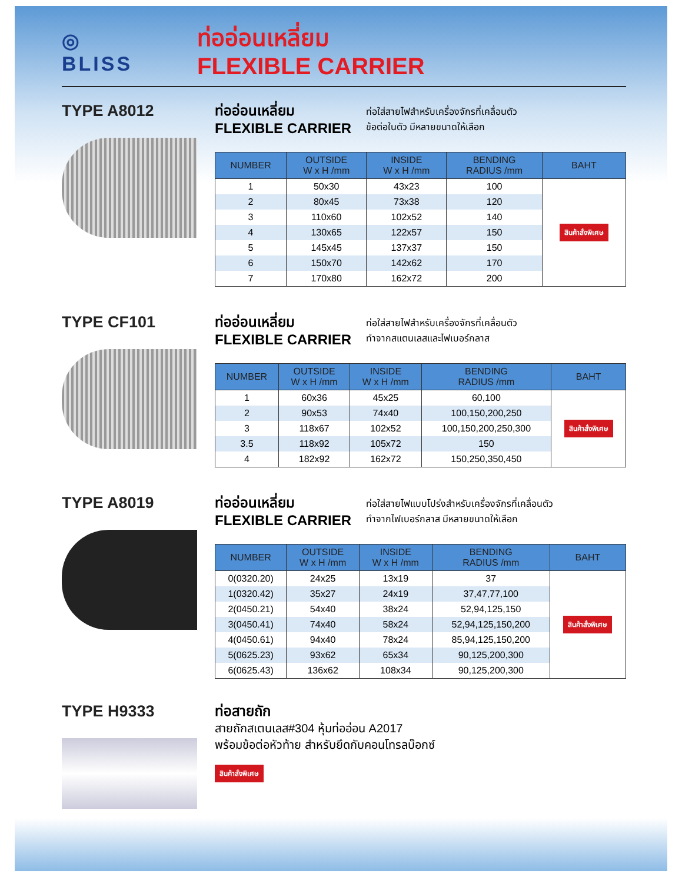◎
BLISS
ท่ออ่อนเหลี่ยม
FLEXIBLE CARRIER
TYPE A8012
ท่ออ่อนเหลี่ยม
FLEXIBLE CARRIER
ท่อใส่สายไฟสำหรับเครื่องจักรที่เคลื่อนตัว
ข้อต่อในตัว มีหลายขนาดให้เลือก
| NUMBER | OUTSIDE W x H /mm | INSIDE W x H /mm | BENDING RADIUS /mm | BAHT |
| --- | --- | --- | --- | --- |
| 1 | 50x30 | 43x23 | 100 | สินค้าสั่งพิเศษ |
| 2 | 80x45 | 73x38 | 120 | |
| 3 | 110x60 | 102x52 | 140 | |
| 4 | 130x65 | 122x57 | 150 | |
| 5 | 145x45 | 137x37 | 150 | |
| 6 | 150x70 | 142x62 | 170 | |
| 7 | 170x80 | 162x72 | 200 | |
TYPE CF101
ท่ออ่อนเหลี่ยม
FLEXIBLE CARRIER
ท่อใส่สายไฟสำหรับเครื่องจักรที่เคลื่อนตัว
ทำจากสแตนเลสและไฟเบอร์กลาส
| NUMBER | OUTSIDE W x H /mm | INSIDE W x H /mm | BENDING RADIUS /mm | BAHT |
| --- | --- | --- | --- | --- |
| 1 | 60x36 | 45x25 | 60,100 | สินค้าสั่งพิเศษ |
| 2 | 90x53 | 74x40 | 100,150,200,250 | |
| 3 | 118x67 | 102x52 | 100,150,200,250,300 | |
| 3.5 | 118x92 | 105x72 | 150 | |
| 4 | 182x92 | 162x72 | 150,250,350,450 | |
TYPE A8019
ท่ออ่อนเหลี่ยม
FLEXIBLE CARRIER
ท่อใส่สายไฟแบบโปร่งสำหรับเครื่องจักรที่เคลื่อนตัว
ทำจากไฟเบอร์กลาส มีหลายขนาดให้เลือก
| NUMBER | OUTSIDE W x H /mm | INSIDE W x H /mm | BENDING RADIUS /mm | BAHT |
| --- | --- | --- | --- | --- |
| 0(0320.20) | 24x25 | 13x19 | 37 | สินค้าสั่งพิเศษ |
| 1(0320.42) | 35x27 | 24x19 | 37,47,77,100 | |
| 2(0450.21) | 54x40 | 38x24 | 52,94,125,150 | |
| 3(0450.41) | 74x40 | 58x24 | 52,94,125,150,200 | |
| 4(0450.61) | 94x40 | 78x24 | 85,94,125,150,200 | |
| 5(0625.23) | 93x62 | 65x34 | 90,125,200,300 | |
| 6(0625.43) | 136x62 | 108x34 | 90,125,200,300 | |
TYPE H9333
ท่อสายถัก
สายถักสเตนเลส#304 หุ้มท่ออ่อน A2017
พร้อมข้อต่อหัวท้าย สำหรับยึดกับคอนโทรลบ๊อกซ์
สินค้าสั่งพิเศษ